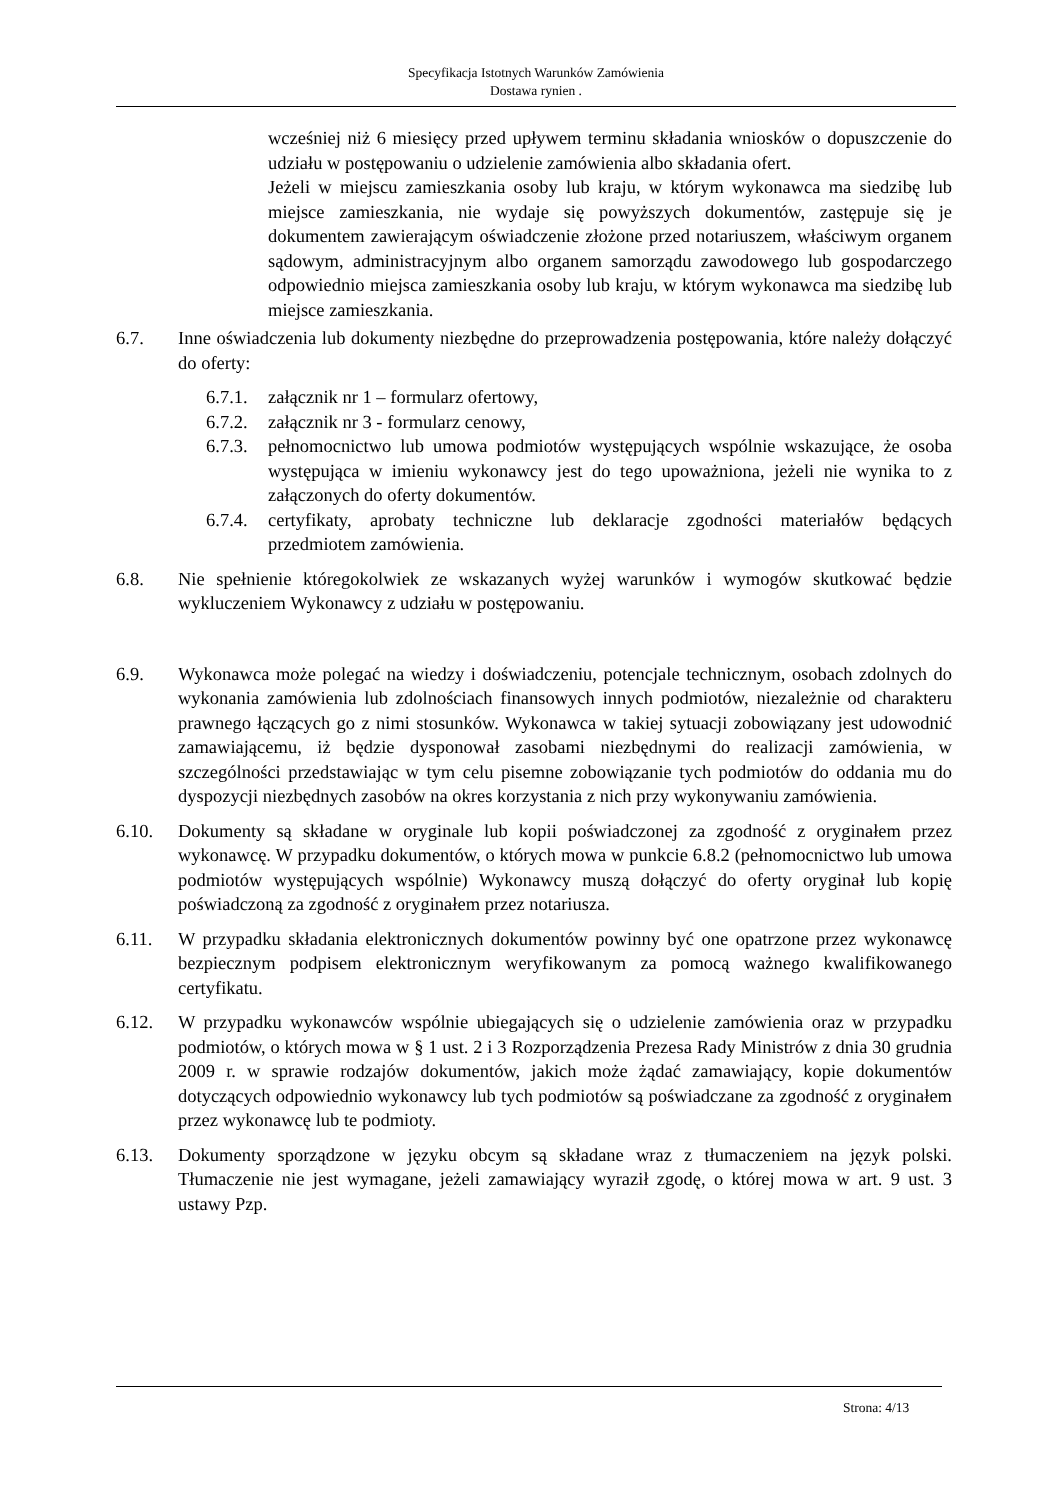Specyfikacja Istotnych Warunków Zamówienia
Dostawa rynien .
wcześniej niż 6 miesięcy przed upływem terminu składania wniosków o dopuszczenie do udziału w postępowaniu o udzielenie zamówienia albo składania ofert.
Jeżeli w miejscu zamieszkania osoby lub kraju, w którym wykonawca ma siedzibę lub miejsce zamieszkania, nie wydaje się powyższych dokumentów, zastępuje się je dokumentem zawierającym oświadczenie złożone przed notariuszem, właściwym organem sądowym, administracyjnym albo organem samorządu zawodowego lub gospodarczego odpowiednio miejsca zamieszkania osoby lub kraju, w którym wykonawca ma siedzibę lub miejsce zamieszkania.
6.7. Inne oświadczenia lub dokumenty niezbędne do przeprowadzenia postępowania, które należy dołączyć do oferty:
6.7.1.
załącznik nr 1 – formularz ofertowy,
6.7.2.
załącznik nr 3 - formularz cenowy,
6.7.3.
pełnomocnictwo lub umowa podmiotów występujących wspólnie wskazujące, że osoba występująca w imieniu wykonawcy jest do tego upoważniona, jeżeli nie wynika to z załączonych do oferty dokumentów.
6.7.4.
certyfikaty, aprobaty techniczne lub deklaracje zgodności materiałów będących przedmiotem zamówienia.
6.8. Nie spełnienie któregokolwiek ze wskazanych wyżej warunków i wymogów skutkować będzie wykluczeniem Wykonawcy z udziału w postępowaniu.
6.9. Wykonawca może polegać na wiedzy i doświadczeniu, potencjale technicznym, osobach zdolnych do wykonania zamówienia lub zdolnościach finansowych innych podmiotów, niezależnie od charakteru prawnego łączących go z nimi stosunków. Wykonawca w takiej sytuacji zobowiązany jest udowodnić zamawiającemu, iż będzie dysponował zasobami niezbędnymi do realizacji zamówienia, w szczególności przedstawiając w tym celu pisemne zobowiązanie tych podmiotów do oddania mu do dyspozycji niezbędnych zasobów na okres korzystania z nich przy wykonywaniu zamówienia.
6.10. Dokumenty są składane w oryginale lub kopii poświadczonej za zgodność z oryginałem przez wykonawcę. W przypadku dokumentów, o których mowa w punkcie 6.8.2 (pełnomocnictwo lub umowa podmiotów występujących wspólnie) Wykonawcy muszą dołączyć do oferty oryginał lub kopię poświadczoną za zgodność z oryginałem przez notariusza.
6.11. W przypadku składania elektronicznych dokumentów powinny być one opatrzone przez wykonawcę bezpiecznym podpisem elektronicznym weryfikowanym za pomocą ważnego kwalifikowanego certyfikatu.
6.12. W przypadku wykonawców wspólnie ubiegających się o udzielenie zamówienia oraz w przypadku podmiotów, o których mowa w § 1 ust. 2 i 3 Rozporządzenia Prezesa Rady Ministrów z dnia 30 grudnia 2009 r. w sprawie rodzajów dokumentów, jakich może żądać zamawiający, kopie dokumentów dotyczących odpowiednio wykonawcy lub tych podmiotów są poświadczane za zgodność z oryginałem przez wykonawcę lub te podmioty.
6.13. Dokumenty sporządzone w języku obcym są składane wraz z tłumaczeniem na język polski. Tłumaczenie nie jest wymagane, jeżeli zamawiający wyraził zgodę, o której mowa w art. 9 ust. 3 ustawy Pzp.
Strona: 4/13